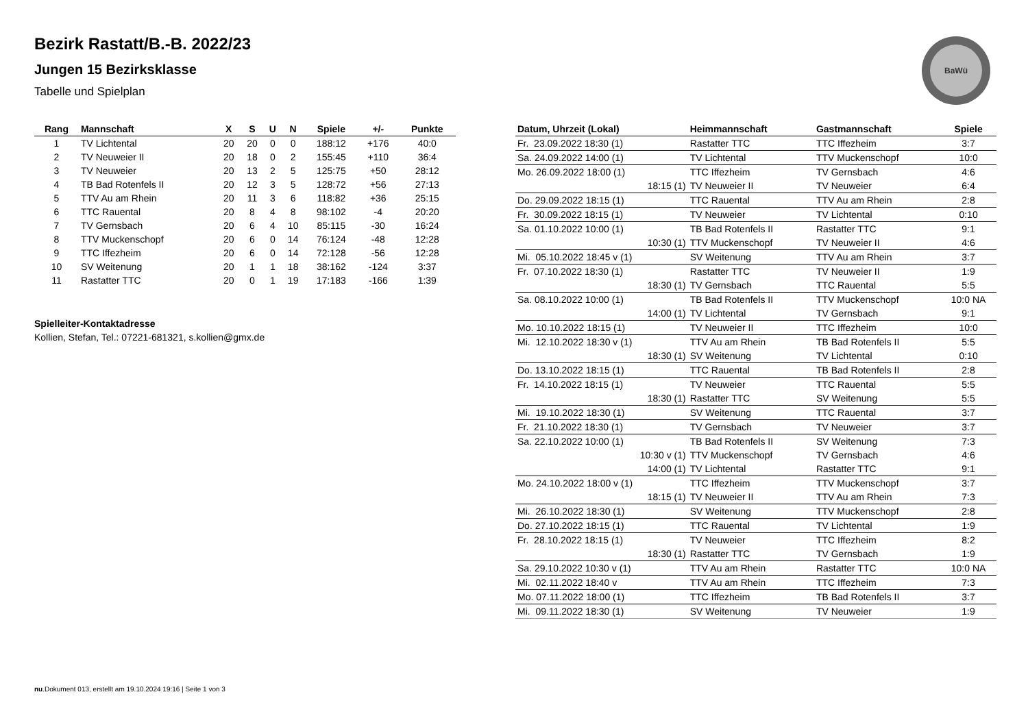Bezirk Rastatt/B.-B. 2022/23
Jungen 15 Bezirksklasse
Tabelle und Spielplan
BaWü
| Rang | Mannschaft | X | S | U | N | Spiele | +/- | Punkte |
| --- | --- | --- | --- | --- | --- | --- | --- | --- |
| 1 | TV Lichtental | 20 | 20 | 0 | 0 | 188:12 | +176 | 40:0 |
| 2 | TV Neuweier II | 20 | 18 | 0 | 2 | 155:45 | +110 | 36:4 |
| 3 | TV Neuweier | 20 | 13 | 2 | 5 | 125:75 | +50 | 28:12 |
| 4 | TB Bad Rotenfels II | 20 | 12 | 3 | 5 | 128:72 | +56 | 27:13 |
| 5 | TTV Au am Rhein | 20 | 11 | 3 | 6 | 118:82 | +36 | 25:15 |
| 6 | TTC Rauental | 20 | 8 | 4 | 8 | 98:102 | -4 | 20:20 |
| 7 | TV Gernsbach | 20 | 6 | 4 | 10 | 85:115 | -30 | 16:24 |
| 8 | TTV Muckenschopf | 20 | 6 | 0 | 14 | 76:124 | -48 | 12:28 |
| 9 | TTC Iffezheim | 20 | 6 | 0 | 14 | 72:128 | -56 | 12:28 |
| 10 | SV Weitenung | 20 | 1 | 1 | 18 | 38:162 | -124 | 3:37 |
| 11 | Rastatter TTC | 20 | 0 | 1 | 19 | 17:183 | -166 | 1:39 |
Spielleiter-Kontaktadresse
Kollien, Stefan, Tel.: 07221-681321, s.kollien@gmx.de
| Datum, Uhrzeit (Lokal) | Heimmannschaft | Gastmannschaft | Spiele |
| --- | --- | --- | --- |
| Fr. 23.09.2022 18:30 (1) | Rastatter TTC | TTC Iffezheim | 3:7 |
| Sa. 24.09.2022 14:00 (1) | TV Lichtental | TTV Muckenschopf | 10:0 |
| Mo. 26.09.2022 18:00 (1) | TTC Iffezheim | TV Gernsbach | 4:6 |
| 18:15 (1) | TV Neuweier II | TV Neuweier | 6:4 |
| Do. 29.09.2022 18:15 (1) | TTC Rauental | TTV Au am Rhein | 2:8 |
| Fr. 30.09.2022 18:15 (1) | TV Neuweier | TV Lichtental | 0:10 |
| Sa. 01.10.2022 10:00 (1) | TB Bad Rotenfels II | Rastatter TTC | 9:1 |
| 10:30 (1) | TTV Muckenschopf | TV Neuweier II | 4:6 |
| Mi. 05.10.2022 18:45 v (1) | SV Weitenung | TTV Au am Rhein | 3:7 |
| Fr. 07.10.2022 18:30 (1) | Rastatter TTC | TV Neuweier II | 1:9 |
| 18:30 (1) | TV Gernsbach | TTC Rauental | 5:5 |
| Sa. 08.10.2022 10:00 (1) | TB Bad Rotenfels II | TTV Muckenschopf | 10:0 NA |
| 14:00 (1) | TV Lichtental | TV Gernsbach | 9:1 |
| Mo. 10.10.2022 18:15 (1) | TV Neuweier II | TTC Iffezheim | 10:0 |
| Mi. 12.10.2022 18:30 v (1) | TTV Au am Rhein | TB Bad Rotenfels II | 5:5 |
| 18:30 (1) | SV Weitenung | TV Lichtental | 0:10 |
| Do. 13.10.2022 18:15 (1) | TTC Rauental | TB Bad Rotenfels II | 2:8 |
| Fr. 14.10.2022 18:15 (1) | TV Neuweier | TTC Rauental | 5:5 |
| 18:30 (1) | Rastatter TTC | SV Weitenung | 5:5 |
| Mi. 19.10.2022 18:30 (1) | SV Weitenung | TTC Rauental | 3:7 |
| Fr. 21.10.2022 18:30 (1) | TV Gernsbach | TV Neuweier | 3:7 |
| Sa. 22.10.2022 10:00 (1) | TB Bad Rotenfels II | SV Weitenung | 7:3 |
| 10:30 v (1) | TTV Muckenschopf | TV Gernsbach | 4:6 |
| 14:00 (1) | TV Lichtental | Rastatter TTC | 9:1 |
| Mo. 24.10.2022 18:00 v (1) | TTC Iffezheim | TTV Muckenschopf | 3:7 |
| 18:15 (1) | TV Neuweier II | TTV Au am Rhein | 7:3 |
| Mi. 26.10.2022 18:30 (1) | SV Weitenung | TTV Muckenschopf | 2:8 |
| Do. 27.10.2022 18:15 (1) | TTC Rauental | TV Lichtental | 1:9 |
| Fr. 28.10.2022 18:15 (1) | TV Neuweier | TTC Iffezheim | 8:2 |
| 18:30 (1) | Rastatter TTC | TV Gernsbach | 1:9 |
| Sa. 29.10.2022 10:30 v (1) | TTV Au am Rhein | Rastatter TTC | 10:0 NA |
| Mi. 02.11.2022 18:40 v | TTV Au am Rhein | TTC Iffezheim | 7:3 |
| Mo. 07.11.2022 18:00 (1) | TTC Iffezheim | TB Bad Rotenfels II | 3:7 |
| Mi. 09.11.2022 18:30 (1) | SV Weitenung | TV Neuweier | 1:9 |
nu.Dokument 013, erstellt am 19.10.2024 19:16 | Seite 1 von 3